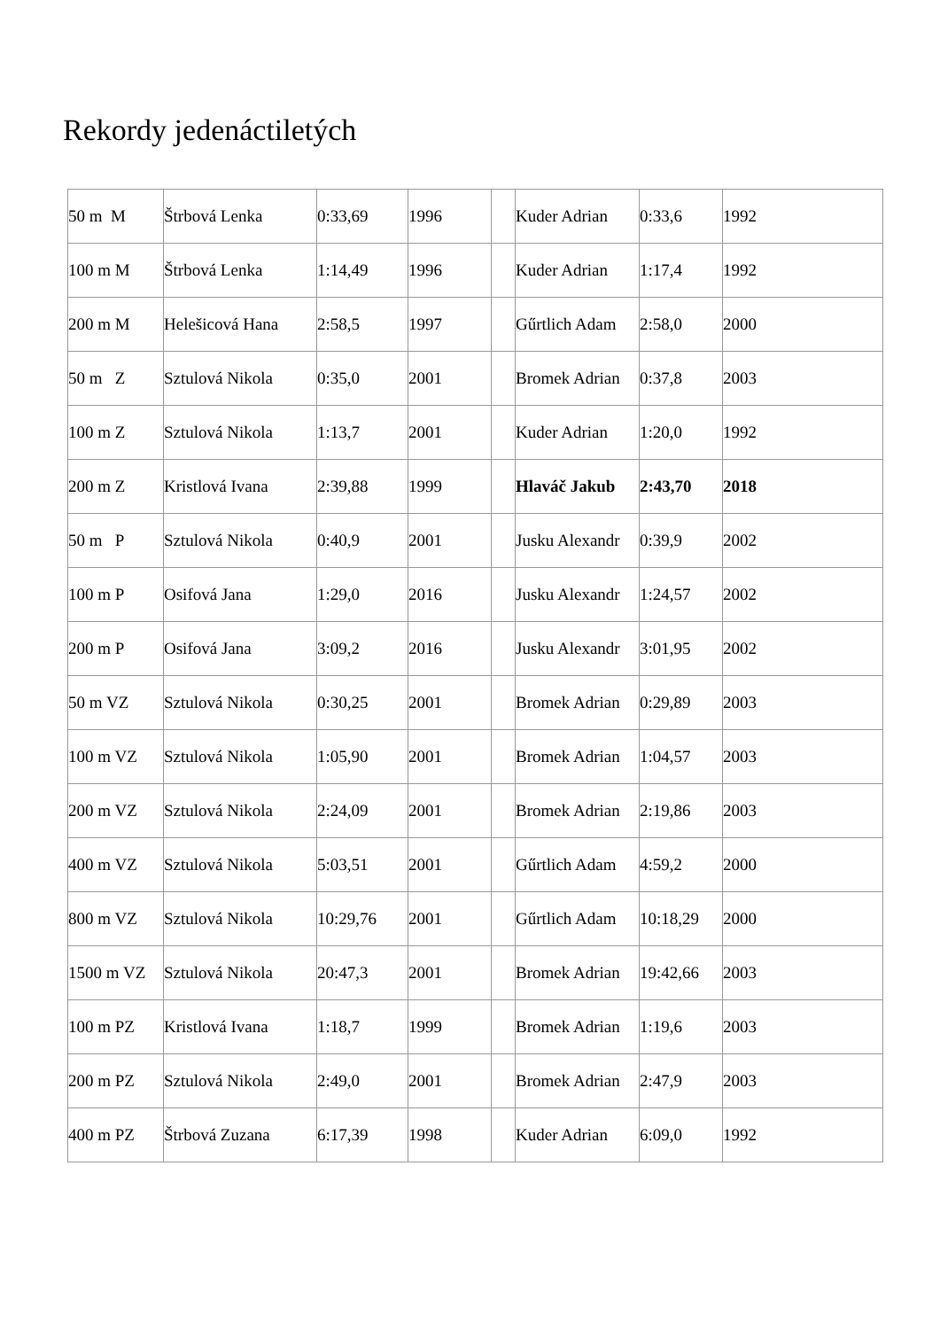Rekordy jedenáctiletých
| 50 m M | Štrbová Lenka | 0:33,69 | 1996 | | Kuder Adrian | 0:33,6 | 1992 |
| 100 m M | Štrbová Lenka | 1:14,49 | 1996 | | Kuder Adrian | 1:17,4 | 1992 |
| 200 m M | Helešicová Hana | 2:58,5 | 1997 | | Gűrtlich Adam | 2:58,0 | 2000 |
| 50 m Z | Sztulová Nikola | 0:35,0 | 2001 | | Bromek Adrian | 0:37,8 | 2003 |
| 100 m Z | Sztulová Nikola | 1:13,7 | 2001 | | Kuder Adrian | 1:20,0 | 1992 |
| 200 m Z | Kristlová Ivana | 2:39,88 | 1999 | | Hlaváč Jakub | 2:43,70 | 2018 |
| 50 m P | Sztulová Nikola | 0:40,9 | 2001 | | Jusku Alexandr | 0:39,9 | 2002 |
| 100 m P | Osifová Jana | 1:29,0 | 2016 | | Jusku Alexandr | 1:24,57 | 2002 |
| 200 m P | Osifová Jana | 3:09,2 | 2016 | | Jusku Alexandr | 3:01,95 | 2002 |
| 50 m VZ | Sztulová Nikola | 0:30,25 | 2001 | | Bromek Adrian | 0:29,89 | 2003 |
| 100 m VZ | Sztulová Nikola | 1:05,90 | 2001 | | Bromek Adrian | 1:04,57 | 2003 |
| 200 m VZ | Sztulová Nikola | 2:24,09 | 2001 | | Bromek Adrian | 2:19,86 | 2003 |
| 400 m VZ | Sztulová Nikola | 5:03,51 | 2001 | | Gűrtlich Adam | 4:59,2 | 2000 |
| 800 m VZ | Sztulová Nikola | 10:29,76 | 2001 | | Gűrtlich Adam | 10:18,29 | 2000 |
| 1500 m VZ | Sztulová Nikola | 20:47,3 | 2001 | | Bromek Adrian | 19:42,66 | 2003 |
| 100 m PZ | Kristlová Ivana | 1:18,7 | 1999 | | Bromek Adrian | 1:19,6 | 2003 |
| 200 m PZ | Sztulová Nikola | 2:49,0 | 2001 | | Bromek Adrian | 2:47,9 | 2003 |
| 400 m PZ | Štrbová Zuzana | 6:17,39 | 1998 | | Kuder Adrian | 6:09,0 | 1992 |